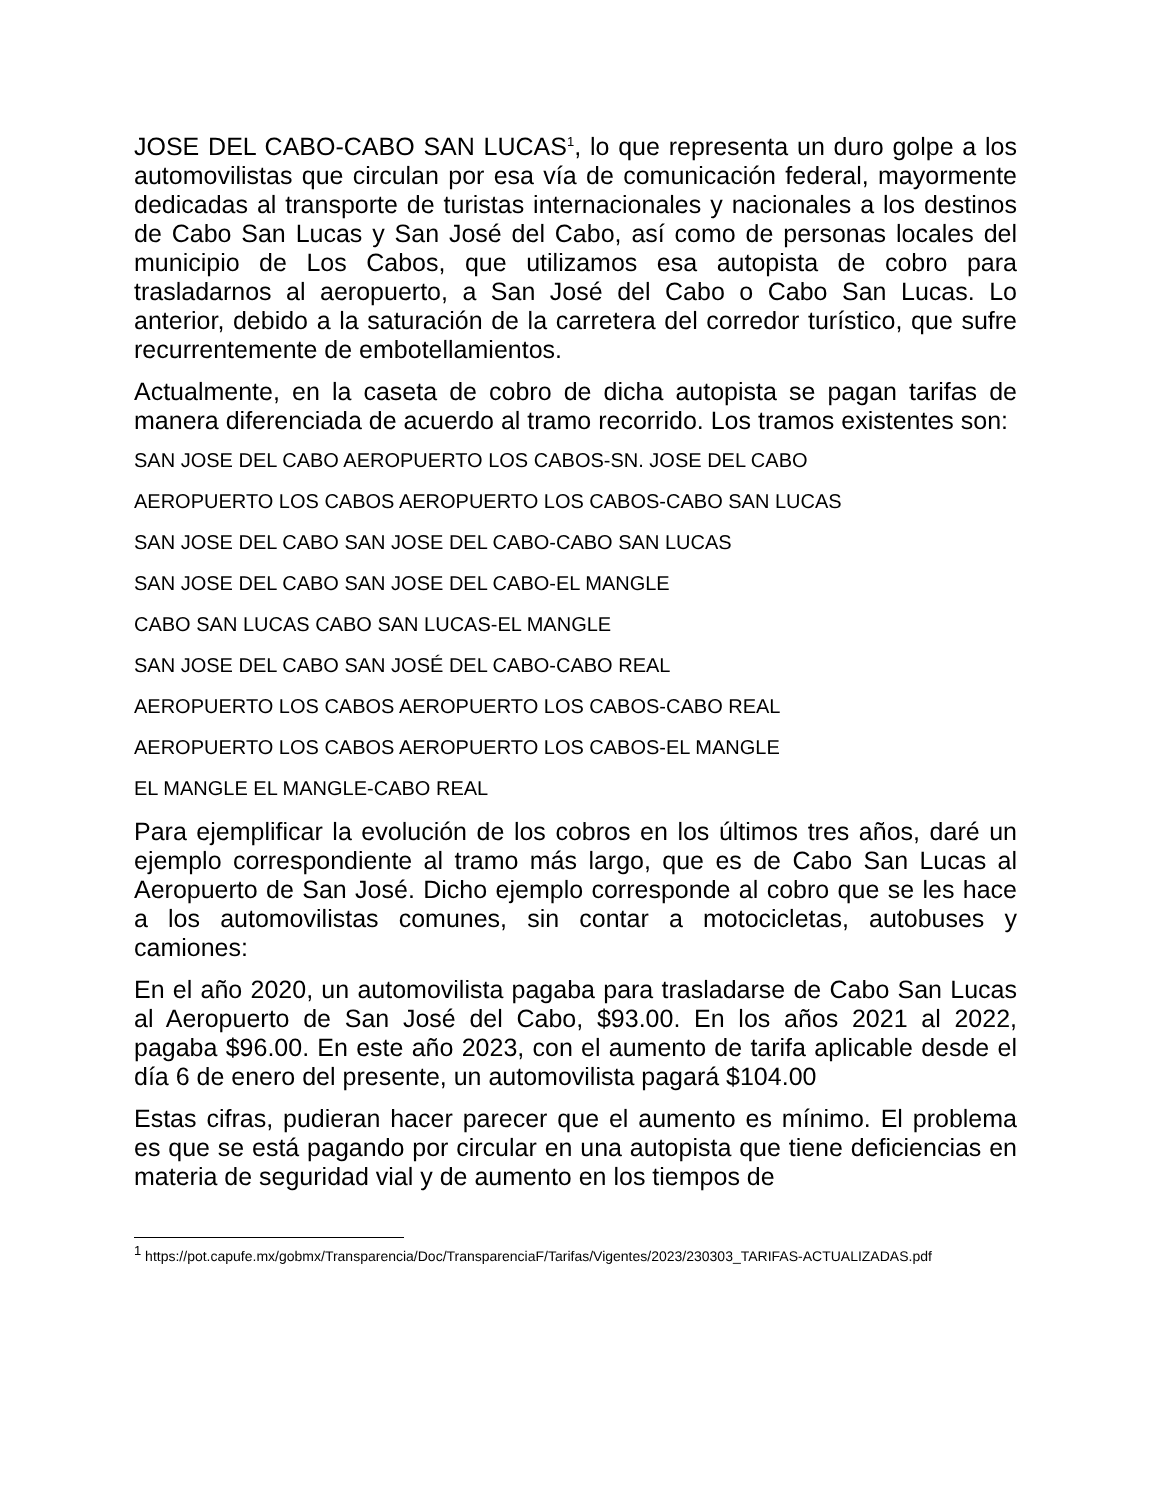JOSE DEL CABO-CABO SAN LUCAS<sup>1</sup>, lo que representa un duro golpe a los automovilistas que circulan por esa vía de comunicación federal, mayormente dedicadas al transporte de turistas internacionales y nacionales a los destinos de Cabo San Lucas y San José del Cabo, así como de personas locales del municipio de Los Cabos, que utilizamos esa autopista de cobro para trasladarnos al aeropuerto, a San José del Cabo o Cabo San Lucas. Lo anterior, debido a la saturación de la carretera del corredor turístico, que sufre recurrentemente de embotellamientos.
Actualmente, en la caseta de cobro de dicha autopista se pagan tarifas de manera diferenciada de acuerdo al tramo recorrido. Los tramos existentes son:
SAN JOSE DEL CABO AEROPUERTO LOS CABOS-SN. JOSE DEL CABO
AEROPUERTO LOS CABOS AEROPUERTO LOS CABOS-CABO SAN LUCAS
SAN JOSE DEL CABO SAN JOSE DEL CABO-CABO SAN LUCAS
SAN JOSE DEL CABO SAN JOSE DEL CABO-EL MANGLE
CABO SAN LUCAS CABO SAN LUCAS-EL MANGLE
SAN JOSE DEL CABO SAN JOSÉ DEL CABO-CABO REAL
AEROPUERTO LOS CABOS AEROPUERTO LOS CABOS-CABO REAL
AEROPUERTO LOS CABOS AEROPUERTO LOS CABOS-EL MANGLE
EL MANGLE EL MANGLE-CABO REAL
Para ejemplificar la evolución de los cobros en los últimos tres años, daré un ejemplo correspondiente al tramo más largo, que es de Cabo San Lucas al Aeropuerto de San José. Dicho ejemplo corresponde al cobro que se les hace a los automovilistas comunes, sin contar a motocicletas, autobuses y camiones:
En el año 2020, un automovilista pagaba para trasladarse de Cabo San Lucas al Aeropuerto de San José del Cabo, $93.00. En los años 2021 al 2022, pagaba $96.00. En este año 2023, con el aumento de tarifa aplicable desde el día 6 de enero del presente, un automovilista pagará $104.00
Estas cifras, pudieran hacer parecer que el aumento es mínimo. El problema es que se está pagando por circular en una autopista que tiene deficiencias en materia de seguridad vial y de aumento en los tiempos de
<sup>1</sup> https://pot.capufe.mx/gobmx/Transparencia/Doc/TransparenciaF/Tarifas/Vigentes/2023/230303_TARIFAS-ACTUALIZADAS.pdf